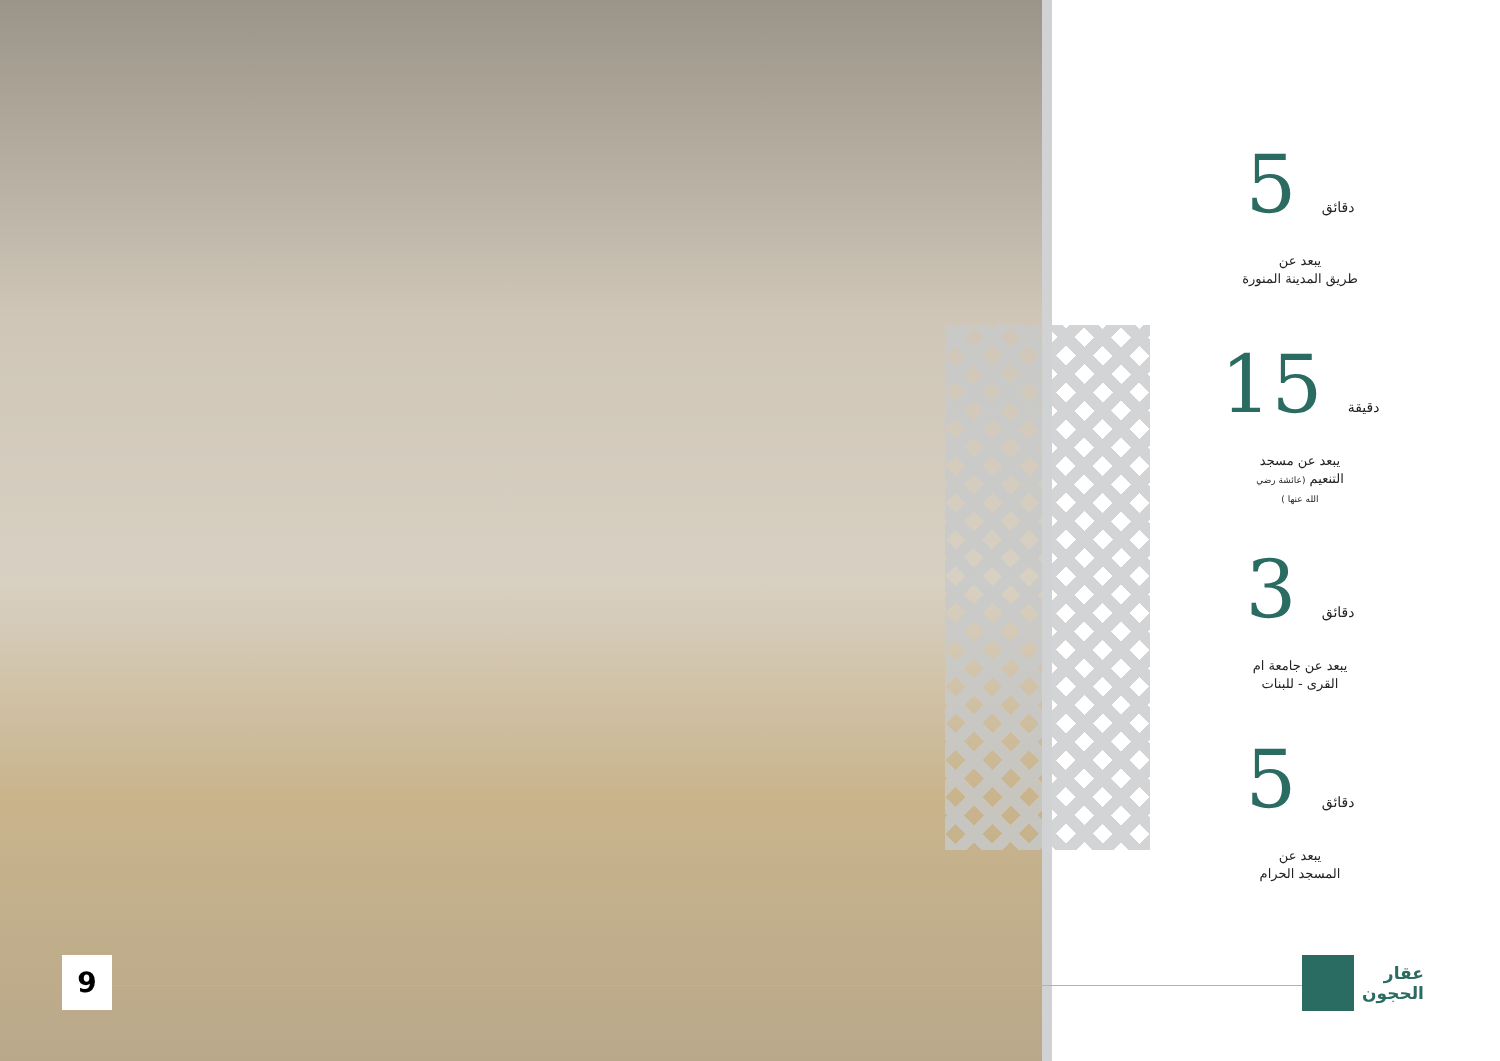9
دقائق 5
يبعد عن
طريق المدينة المنورة
دقيقة 15
يبعد عن مسجد
التنعيم (عائشة رضي
الله عنها )
دقائق 3
يبعد عن جامعة ام
القرى - للبنات
دقائق 5
يبعد عن
المسجد الحرام
عقار
الحجون